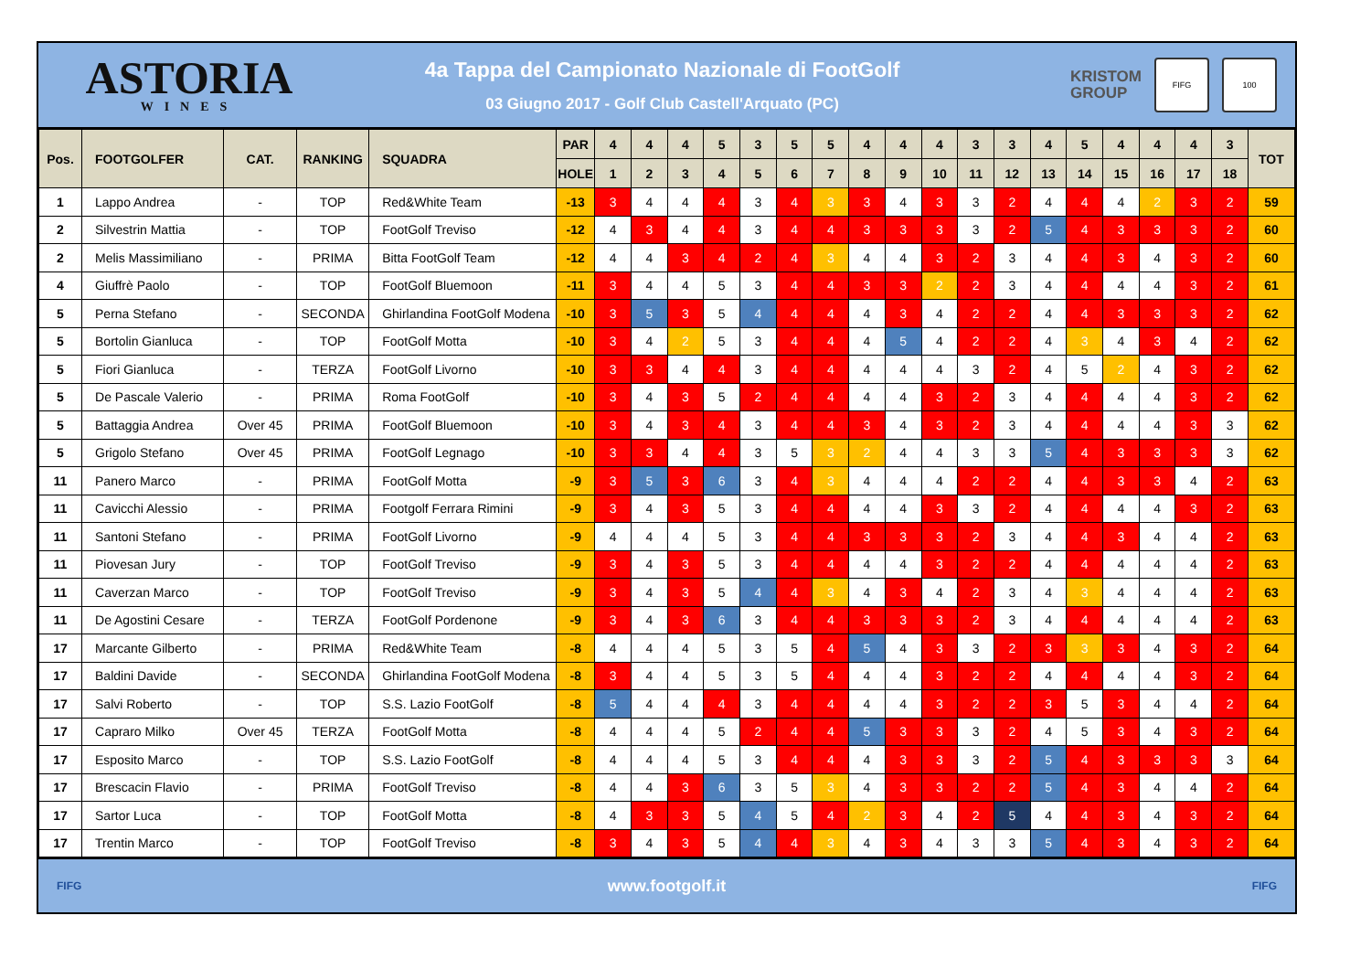ASTORIA
WINES
4a Tappa del Campionato Nazionale di FootGolf
03 Giugno 2017 - Golf Club Castell'Arquato (PC)
KRISTOM
GROUP
FIFG 100
| Pos. | FOOTGOLFER | CAT. | RANKING | SQUADRA | PAR | 4 | 4 | 4 | 5 | 3 | 5 | 5 | 4 | 4 | 4 | 3 | 3 | 4 | 5 | 4 | 4 | 4 | 3 | TOT |
| --- | --- | --- | --- | --- | --- | --- | --- | --- | --- | --- | --- | --- | --- | --- | --- | --- | --- | --- | --- | --- | --- | --- | --- | --- |
| | | | | | HOLE | 1 | 2 | 3 | 4 | 5 | 6 | 7 | 8 | 9 | 10 | 11 | 12 | 13 | 14 | 15 | 16 | 17 | 18 | |
| 1 | Lappo Andrea | - | TOP | Red&White Team | -13 | 3 | 4 | 4 | 4 | 3 | 4 | 3 | 3 | 4 | 3 | 3 | 2 | 4 | 4 | 4 | 2 | 3 | 2 | 59 |
| 2 | Silvestrin Mattia | - | TOP | FootGolf Treviso | -12 | 4 | 3 | 4 | 4 | 3 | 4 | 4 | 3 | 3 | 3 | 3 | 2 | 5 | 4 | 3 | 3 | 3 | 2 | 60 |
| 2 | Melis Massimiliano | - | PRIMA | Bitta FootGolf Team | -12 | 4 | 4 | 3 | 4 | 2 | 4 | 3 | 4 | 4 | 3 | 2 | 3 | 4 | 4 | 3 | 4 | 3 | 2 | 60 |
| 4 | Giuffrè Paolo | - | TOP | FootGolf Bluemoon | -11 | 3 | 4 | 4 | 5 | 3 | 4 | 4 | 3 | 3 | 2 | 2 | 3 | 4 | 4 | 4 | 4 | 3 | 2 | 61 |
| 5 | Perna Stefano | - | SECONDA | Ghirlandina FootGolf Modena | -10 | 3 | 5 | 3 | 5 | 4 | 4 | 4 | 4 | 3 | 4 | 2 | 2 | 4 | 4 | 3 | 3 | 3 | 2 | 62 |
| 5 | Bortolin Gianluca | - | TOP | FootGolf Motta | -10 | 3 | 4 | 2 | 5 | 3 | 4 | 4 | 4 | 5 | 4 | 2 | 2 | 4 | 3 | 4 | 3 | 4 | 2 | 62 |
| 5 | Fiori Gianluca | - | TERZA | FootGolf Livorno | -10 | 3 | 3 | 4 | 4 | 3 | 4 | 4 | 4 | 4 | 4 | 3 | 2 | 4 | 5 | 2 | 4 | 3 | 2 | 62 |
| 5 | De Pascale Valerio | - | PRIMA | Roma FootGolf | -10 | 3 | 4 | 3 | 5 | 2 | 4 | 4 | 4 | 4 | 3 | 2 | 3 | 4 | 4 | 4 | 4 | 3 | 2 | 62 |
| 5 | Battaggia Andrea | Over 45 | PRIMA | FootGolf Bluemoon | -10 | 3 | 4 | 3 | 4 | 3 | 4 | 4 | 3 | 4 | 3 | 2 | 3 | 4 | 4 | 4 | 4 | 3 | 3 | 62 |
| 5 | Grigolo Stefano | Over 45 | PRIMA | FootGolf Legnago | -10 | 3 | 3 | 4 | 4 | 3 | 5 | 3 | 2 | 4 | 4 | 3 | 3 | 5 | 4 | 3 | 3 | 3 | 3 | 62 |
| 11 | Panero Marco | - | PRIMA | FootGolf Motta | -9 | 3 | 5 | 3 | 6 | 3 | 4 | 3 | 4 | 4 | 4 | 2 | 2 | 4 | 4 | 3 | 3 | 4 | 2 | 63 |
| 11 | Cavicchi Alessio | - | PRIMA | Footgolf Ferrara Rimini | -9 | 3 | 4 | 3 | 5 | 3 | 4 | 4 | 4 | 4 | 3 | 3 | 2 | 4 | 4 | 4 | 4 | 3 | 2 | 63 |
| 11 | Santoni Stefano | - | PRIMA | FootGolf Livorno | -9 | 4 | 4 | 4 | 5 | 3 | 4 | 4 | 3 | 3 | 3 | 2 | 3 | 4 | 4 | 3 | 4 | 4 | 2 | 63 |
| 11 | Piovesan Jury | - | TOP | FootGolf Treviso | -9 | 3 | 4 | 3 | 5 | 3 | 4 | 4 | 4 | 4 | 3 | 2 | 2 | 4 | 4 | 4 | 4 | 4 | 2 | 63 |
| 11 | Caverzan Marco | - | TOP | FootGolf Treviso | -9 | 3 | 4 | 3 | 5 | 4 | 4 | 3 | 4 | 3 | 4 | 2 | 3 | 4 | 3 | 4 | 4 | 4 | 2 | 63 |
| 11 | De Agostini Cesare | - | TERZA | FootGolf Pordenone | -9 | 3 | 4 | 3 | 6 | 3 | 4 | 4 | 3 | 3 | 3 | 2 | 3 | 4 | 4 | 4 | 4 | 4 | 2 | 63 |
| 17 | Marcante Gilberto | - | PRIMA | Red&White Team | -8 | 4 | 4 | 4 | 5 | 3 | 5 | 4 | 5 | 4 | 3 | 3 | 2 | 3 | 3 | 3 | 4 | 3 | 2 | 64 |
| 17 | Baldini Davide | - | SECONDA | Ghirlandina FootGolf Modena | -8 | 3 | 4 | 4 | 5 | 3 | 5 | 4 | 4 | 4 | 3 | 2 | 2 | 4 | 4 | 4 | 4 | 3 | 2 | 64 |
| 17 | Salvi Roberto | - | TOP | S.S. Lazio FootGolf | -8 | 5 | 4 | 4 | 4 | 3 | 4 | 4 | 4 | 4 | 3 | 2 | 2 | 3 | 5 | 3 | 4 | 4 | 2 | 64 |
| 17 | Capraro Milko | Over 45 | TERZA | FootGolf Motta | -8 | 4 | 4 | 4 | 5 | 2 | 4 | 4 | 5 | 3 | 3 | 3 | 2 | 4 | 5 | 3 | 4 | 3 | 2 | 64 |
| 17 | Esposito Marco | - | TOP | S.S. Lazio FootGolf | -8 | 4 | 4 | 4 | 5 | 3 | 4 | 4 | 4 | 3 | 3 | 3 | 2 | 5 | 4 | 3 | 3 | 3 | 3 | 64 |
| 17 | Brescacin Flavio | - | PRIMA | FootGolf Treviso | -8 | 4 | 4 | 3 | 6 | 3 | 5 | 3 | 4 | 3 | 3 | 2 | 2 | 5 | 4 | 3 | 4 | 4 | 2 | 64 |
| 17 | Sartor Luca | - | TOP | FootGolf Motta | -8 | 4 | 3 | 3 | 5 | 4 | 5 | 4 | 2 | 3 | 4 | 2 | 5 | 4 | 4 | 3 | 4 | 3 | 2 | 64 |
| 17 | Trentin Marco | - | TOP | FootGolf Treviso | -8 | 3 | 4 | 3 | 5 | 4 | 4 | 3 | 4 | 3 | 4 | 3 | 3 | 5 | 4 | 3 | 4 | 3 | 2 | 64 |
FIFG www.footgolf.it FIFG